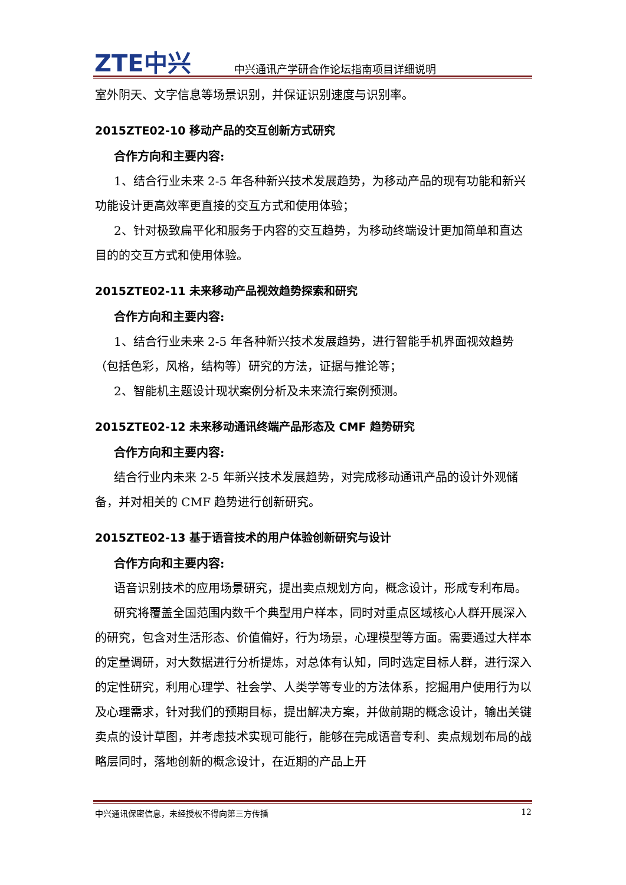ZTE中兴 中兴通讯产学研合作论坛指南项目详细说明
室外阴天、文字信息等场景识别，并保证识别速度与识别率。
2015ZTE02-10 移动产品的交互创新方式研究
合作方向和主要内容:
1、结合行业未来 2-5 年各种新兴技术发展趋势，为移动产品的现有功能和新兴功能设计更高效率更直接的交互方式和使用体验；
2、针对极致扁平化和服务于内容的交互趋势，为移动终端设计更加简单和直达目的的交互方式和使用体验。
2015ZTE02-11 未来移动产品视效趋势探索和研究
合作方向和主要内容:
1、结合行业未来 2-5 年各种新兴技术发展趋势，进行智能手机界面视效趋势（包括色彩，风格，结构等）研究的方法，证据与推论等；
2、智能机主题设计现状案例分析及未来流行案例预测。
2015ZTE02-12 未来移动通讯终端产品形态及 CMF 趋势研究
合作方向和主要内容:
结合行业内未来 2-5 年新兴技术发展趋势，对完成移动通讯产品的设计外观储备，并对相关的 CMF 趋势进行创新研究。
2015ZTE02-13 基于语音技术的用户体验创新研究与设计
合作方向和主要内容:
语音识别技术的应用场景研究，提出卖点规划方向，概念设计，形成专利布局。
研究将覆盖全国范围内数千个典型用户样本，同时对重点区域核心人群开展深入的研究，包含对生活形态、价值偏好，行为场景，心理模型等方面。需要通过大样本的定量调研，对大数据进行分析提炼，对总体有认知，同时选定目标人群，进行深入的定性研究，利用心理学、社会学、人类学等专业的方法体系，挖掘用户使用行为以及心理需求，针对我们的预期目标，提出解决方案，并做前期的概念设计，输出关键卖点的设计草图，并考虑技术实现可能行，能够在完成语音专利、卖点规划布局的战略层同时，落地创新的概念设计，在近期的产品上开
中兴通讯保密信息，未经授权不得向第三方传播 12